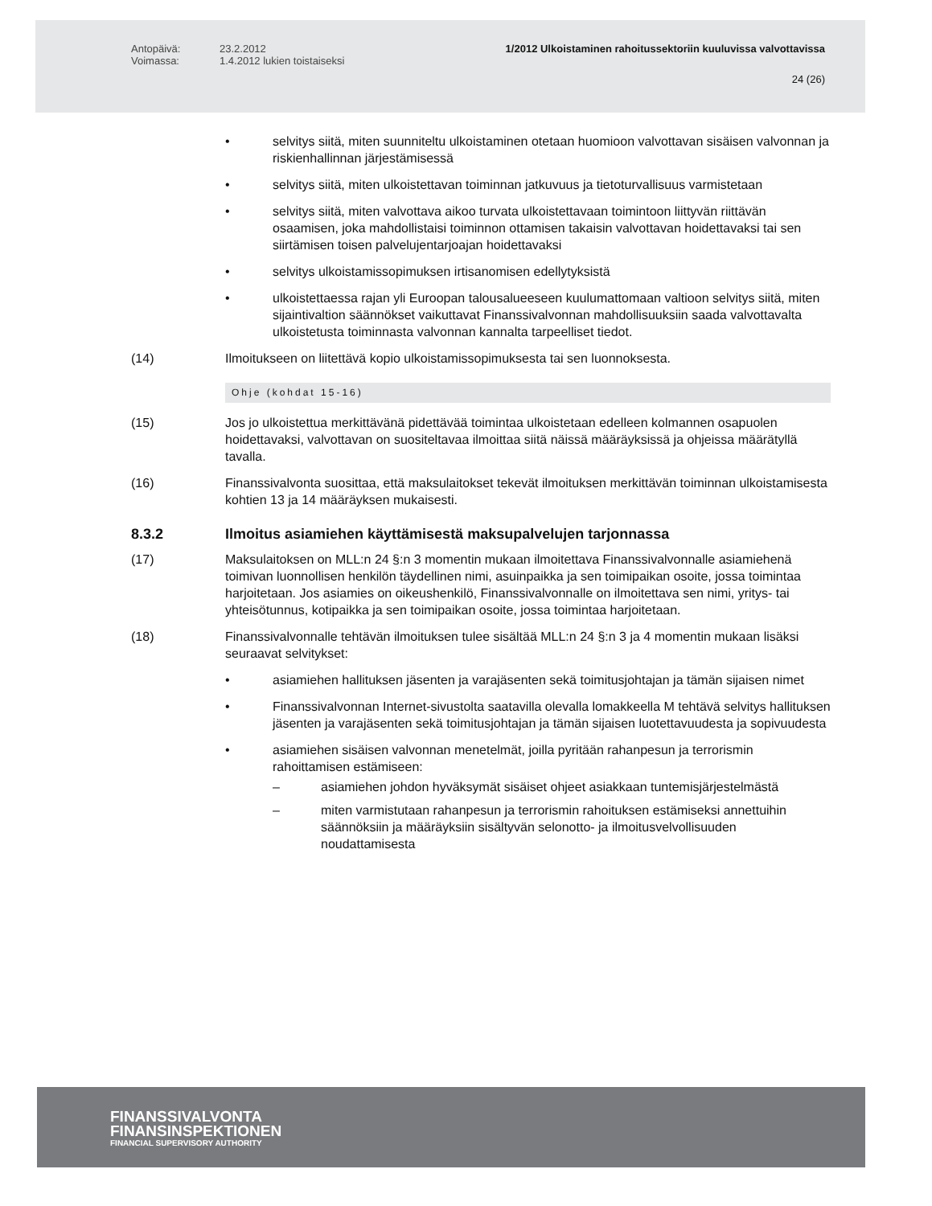Antopäivä:
Voimassa:
23.2.2012
1.4.2012 lukien toistaiseksi
1/2012 Ulkoistaminen rahoitussektoriin kuuluvissa valvottavissa
24 (26)
• selvitys siitä, miten suunniteltu ulkoistaminen otetaan huomioon valvottavan sisäisen valvonnan ja riskienhallinnan järjestämisessä
• selvitys siitä, miten ulkoistettavan toiminnan jatkuvuus ja tietoturvallisuus varmistetaan
• selvitys siitä, miten valvottava aikoo turvata ulkoistettavaan toimintoon liittyvän riittävän osaamisen, joka mahdollistaisi toiminnon ottamisen takaisin valvottavan hoidettavaksi tai sen siirtämisen toisen palvelujentarjoajan hoidettavaksi
• selvitys ulkoistamissopimuksen irtisanomisen edellytyksistä
• ulkoistettaessa rajan yli Euroopan talousalueeseen kuulumattomaan valtioon selvitys siitä, miten sijaintivaltion säännökset vaikuttavat Finanssivalvonnan mahdollisuuksiin saada valvottavalta ulkoistetusta toiminnasta valvonnan kannalta tarpeelliset tiedot.
(14) Ilmoitukseen on liitettävä kopio ulkoistamissopimuksesta tai sen luonnoksesta.
Ohje (kohdat 15-16)
(15) Jos jo ulkoistettua merkittävänä pidettävää toimintaa ulkoistetaan edelleen kolmannen osapuolen hoidettavaksi, valvottavan on suositeltavaa ilmoittaa siitä näissä määräyksissä ja ohjeissa määrätyllä tavalla.
(16) Finanssivalvonta suosittaa, että maksulaitokset tekevät ilmoituksen merkittävän toiminnan ulkoistamisesta kohtien 13 ja 14 määräyksen mukaisesti.
8.3.2 Ilmoitus asiamiehen käyttämisestä maksupalvelujen tarjonnassa
(17) Maksulaitoksen on MLL:n 24 §:n 3 momentin mukaan ilmoitettava Finanssivalvonnalle asiamiehenä toimivan luonnollisen henkilön täydellinen nimi, asuinpaikka ja sen toimipaikan osoite, jossa toimintaa harjoitetaan. Jos asiamies on oikeushenkilö, Finanssivalvonnalle on ilmoitettava sen nimi, yritys- tai yhteisötunnus, kotipaikka ja sen toimipaikan osoite, jossa toimintaa harjoitetaan.
(18) Finanssivalvonnalle tehtävän ilmoituksen tulee sisältää MLL:n 24 §:n 3 ja 4 momentin mukaan lisäksi seuraavat selvitykset:
• asiamiehen hallituksen jäsenten ja varajäsenten sekä toimitusjohtajan ja tämän sijaisen nimet
• Finanssivalvonnan Internet-sivustolta saatavilla olevalla lomakkeella M tehtävä selvitys hallituksen jäsenten ja varajäsenten sekä toimitusjohtajan ja tämän sijaisen luotettavuudesta ja sopivuudesta
• asiamiehen sisäisen valvonnan menetelmät, joilla pyritään rahanpesun ja terrorismin rahoittamisen estämiseen:
– asiamiehen johdon hyväksymät sisäiset ohjeet asiakkaan tuntemisjärjestelmästä
– miten varmistutaan rahanpesun ja terrorismin rahoituksen estämiseksi annettuihin säännöksiin ja määräyksiin sisältyvän selonotto- ja ilmoitusvelvollisuuden noudattamisesta
FINANSSIVALVONTA
FINANSINSPEKTIONEN
FINANCIAL SUPERVISORY AUTHORITY